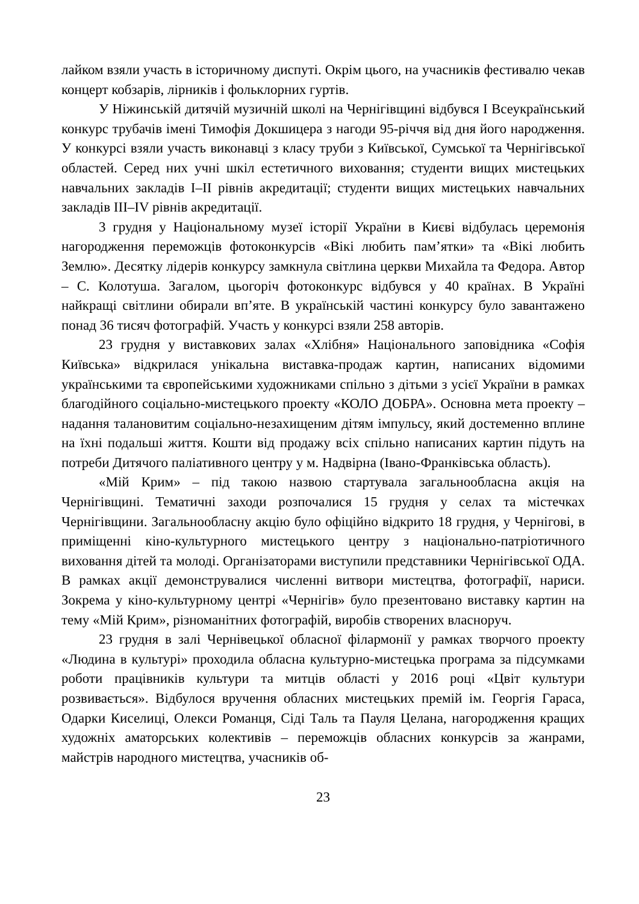лайком взяли участь в історичному диспуті. Окрім цього, на учасників фестивалю чекав концерт кобзарів, лірників і фольклорних гуртів.
У Ніжинській дитячій музичній школі на Чернігівщині відбувся І Всеукраїнський конкурс трубачів імені Тимофія Докшицера з нагоди 95-річчя від дня його народження. У конкурсі взяли участь виконавці з класу труби з Київської, Сумської та Чернігівської областей. Серед них учні шкіл естетичного виховання; студенти вищих мистецьких навчальних закладів І–ІІ рівнів акредитації; студенти вищих мистецьких навчальних закладів ІІІ–IV рівнів акредитації.
3 грудня у Національному музеї історії України в Києві відбулась церемонія нагородження переможців фотоконкурсів «Вікі любить пам’ятки» та «Вікі любить Землю». Десятку лідерів конкурсу замкнула світлина церкви Михайла та Федора. Автор – С. Колотуша. Загалом, цьогоріч фотоконкурс відбувся у 40 країнах. В Україні найкращі світлини обирали вп’яте. В українській частині конкурсу було завантажено понад 36 тисяч фотографій. Участь у конкурсі взяли 258 авторів.
23 грудня у виставкових залах «Хлібня» Національного заповідника «Софія Київська» відкрилася унікальна виставка-продаж картин, написаних відомими українськими та європейськими художниками спільно з дітьми з усієї України в рамках благодійного соціально-мистецького проекту «КОЛО ДОБРА». Основна мета проекту – надання талановитим соціально-незахищеним дітям імпульсу, який достеменно вплине на їхні подальші життя. Кошти від продажу всіх спільно написаних картин підуть на потреби Дитячого паліативного центру у м. Надвірна (Івано-Франківська область).
«Мій Крим» – під такою назвою стартувала загальнообласна акція на Чернігівщині. Тематичні заходи розпочалися 15 грудня у селах та містечках Чернігівщини. Загальнообласну акцію було офіційно відкрито 18 грудня, у Чернігові, в приміщенні кіно-культурного мистецького центру з національно-патріотичного виховання дітей та молоді. Організаторами виступили представники Чернігівської ОДА. В рамках акції демонструвалися численні витвори мистецтва, фотографії, нариси. Зокрема у кіно-культурному центрі «Чернігів» було презентовано виставку картин на тему «Мій Крим», різноманітних фотографій, виробів створених власноруч.
23 грудня в залі Чернівецької обласної філармонії у рамках творчого проекту «Людина в культурі» проходила обласна культурно-мистецька програма за підсумками роботи працівників культури та митців області у 2016 році «Цвіт культури розвивається». Відбулося вручення обласних мистецьких премій ім. Георгія Гараса, Одарки Киселиці, Олекси Романця, Сіді Таль та Пауля Целана, нагородження кращих художніх аматорських колективів – переможців обласних конкурсів за жанрами, майстрів народного мистецтва, учасників об-
23